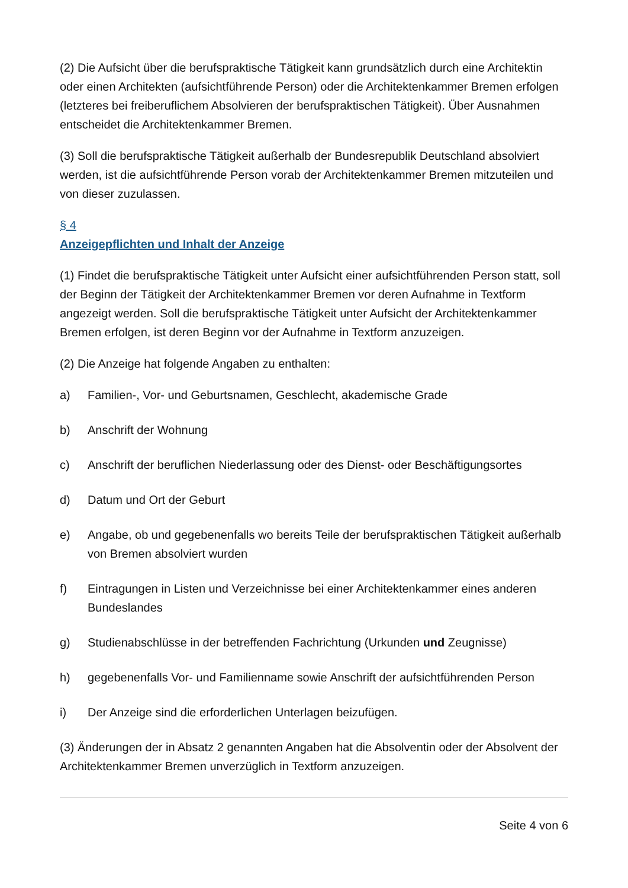(2) Die Aufsicht über die berufspraktische Tätigkeit kann grundsätzlich durch eine Architektin oder einen Architekten (aufsichtführende Person) oder die Architektenkammer Bremen erfolgen (letzteres bei freiberuflichem Absolvieren der berufspraktischen Tätigkeit). Über Ausnahmen entscheidet die Architektenkammer Bremen.
(3) Soll die berufspraktische Tätigkeit außerhalb der Bundesrepublik Deutschland absolviert werden, ist die aufsichtführende Person vorab der Architektenkammer Bremen mitzuteilen und von dieser zuzulassen.
§ 4
Anzeigepflichten und Inhalt der Anzeige
(1) Findet die berufspraktische Tätigkeit unter Aufsicht einer aufsichtführenden Person statt, soll der Beginn der Tätigkeit der Architektenkammer Bremen vor deren Aufnahme in Textform angezeigt werden. Soll die berufspraktische Tätigkeit unter Aufsicht der Architektenkammer Bremen erfolgen, ist deren Beginn vor der Aufnahme in Textform anzuzeigen.
(2) Die Anzeige hat folgende Angaben zu enthalten:
a) Familien-, Vor- und Geburtsnamen, Geschlecht, akademische Grade
b) Anschrift der Wohnung
c) Anschrift der beruflichen Niederlassung oder des Dienst- oder Beschäftigungsortes
d) Datum und Ort der Geburt
e) Angabe, ob und gegebenenfalls wo bereits Teile der berufspraktischen Tätigkeit außerhalb von Bremen absolviert wurden
f) Eintragungen in Listen und Verzeichnisse bei einer Architektenkammer eines anderen Bundeslandes
g) Studienabschlüsse in der betreffenden Fachrichtung (Urkunden und Zeugnisse)
h) gegebenenfalls Vor- und Familienname sowie Anschrift der aufsichtführenden Person
i) Der Anzeige sind die erforderlichen Unterlagen beizufügen.
(3) Änderungen der in Absatz 2 genannten Angaben hat die Absolventin oder der Absolvent der Architektenkammer Bremen unverzüglich in Textform anzuzeigen.
Seite 4 von 6